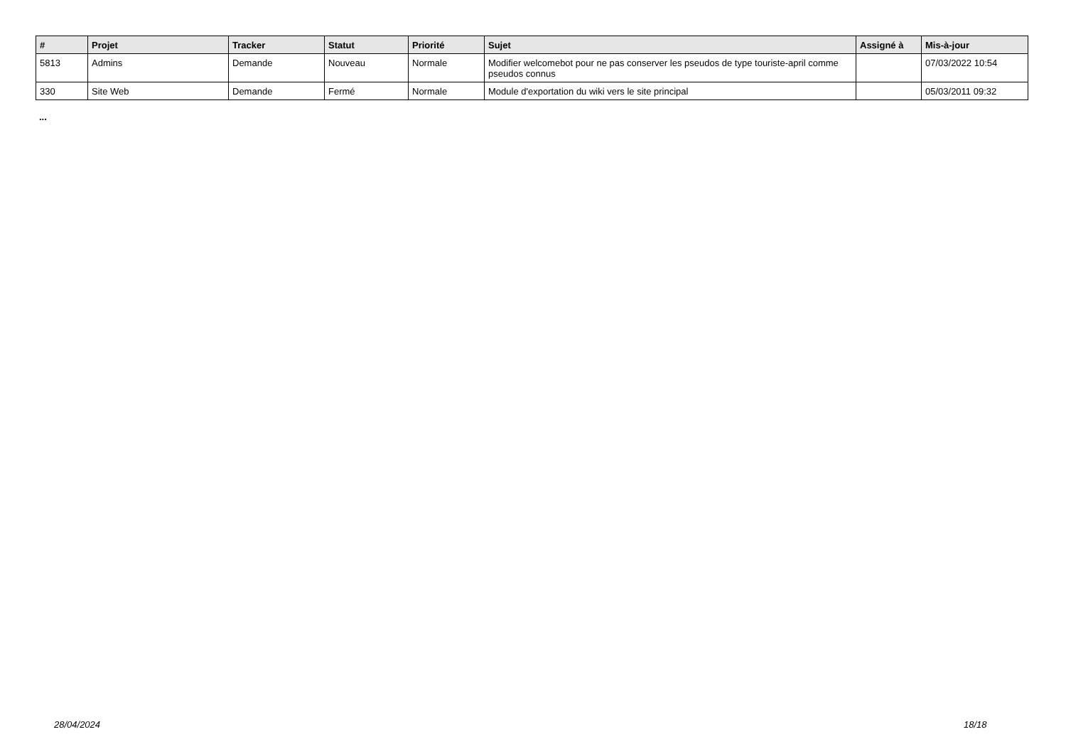| # | Projet | Tracker | Statut | Priorité | Sujet | Assigné à | Mis-à-jour |
| --- | --- | --- | --- | --- | --- | --- | --- |
| 5813 | Admins | Demande | Nouveau | Normale | Modifier welcomebot pour ne pas conserver les pseudos de type touriste-april comme pseudos connus | | 07/03/2022 10:54 |
| 330 | Site Web | Demande | Fermé | Normale | Module d'exportation du wiki vers le site principal | | 05/03/2011 09:32 |
...
28/04/2024 18/18